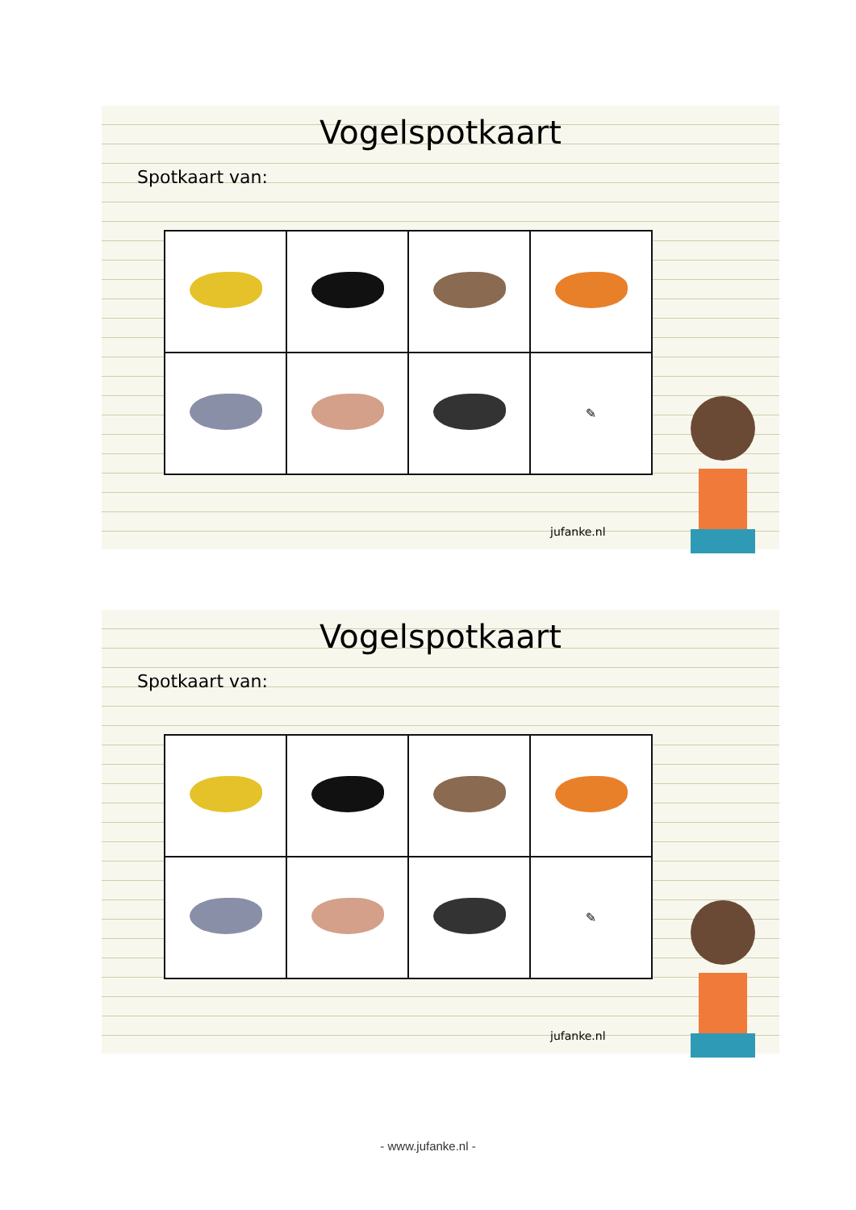Vogelspotkaart
Spotkaart van:
| | | | ✎ |
jufanke.nl
Vogelspotkaart
Spotkaart van:
| | | | ✎ |
jufanke.nl
- www.jufanke.nl -